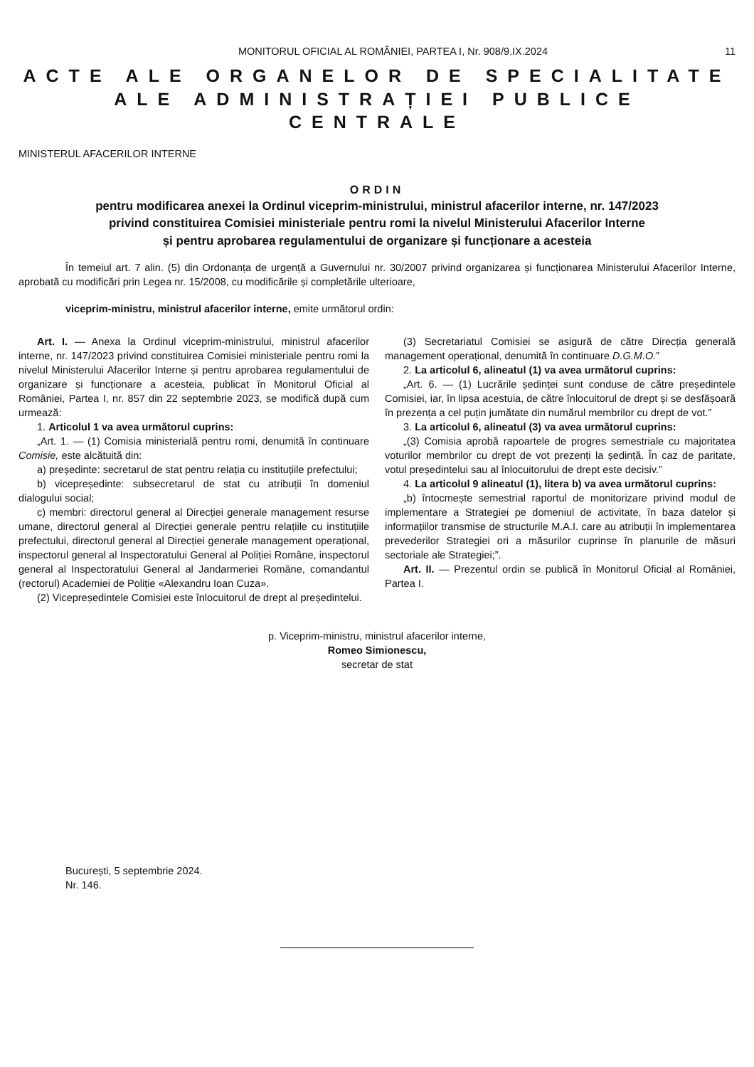MONITORUL OFICIAL AL ROMÂNIEI, PARTEA I, Nr. 908/9.IX.2024 11
ACTE ALE ORGANELOR DE SPECIALITATE
ALE ADMINISTRAȚIEI PUBLICE CENTRALE
MINISTERUL AFACERILOR INTERNE
ORDIN
pentru modificarea anexei la Ordinul viceprim-ministrului, ministrul afacerilor interne, nr. 147/2023
privind constituirea Comisiei ministeriale pentru romi la nivelul Ministerului Afacerilor Interne
și pentru aprobarea regulamentului de organizare și funcționare a acesteia
În temeiul art. 7 alin. (5) din Ordonanța de urgență a Guvernului nr. 30/2007 privind organizarea și funcționarea Ministerului Afacerilor Interne, aprobată cu modificări prin Legea nr. 15/2008, cu modificările și completările ulterioare,
viceprim-ministru, ministrul afacerilor interne, emite următorul ordin:
Art. I. — Anexa la Ordinul viceprim-ministrului, ministrul afacerilor interne, nr. 147/2023 privind constituirea Comisiei ministeriale pentru romi la nivelul Ministerului Afacerilor Interne și pentru aprobarea regulamentului de organizare și funcționare a acesteia, publicat în Monitorul Oficial al României, Partea I, nr. 857 din 22 septembrie 2023, se modifică după cum urmează:
1. Articolul 1 va avea următorul cuprins:
„Art. 1. — (1) Comisia ministerială pentru romi, denumită în continuare Comisie, este alcătuită din:
a) președinte: secretarul de stat pentru relația cu instituțiile prefectului;
b) vicepreședinte: subsecretarul de stat cu atribuții în domeniul dialogului social;
c) membri: directorul general al Direcției generale management resurse umane, directorul general al Direcției generale pentru relațiile cu instituțiile prefectului, directorul general al Direcției generale management operațional, inspectorul general al Inspectoratului General al Poliției Române, inspectorul general al Inspectoratului General al Jandarmeriei Române, comandantul (rectorul) Academiei de Poliție «Alexandru Ioan Cuza».
(2) Vicepreședintele Comisiei este înlocuitorul de drept al președintelui.
(3) Secretariatul Comisiei se asigură de către Direcția generală management operațional, denumită în continuare D.G.M.O.”
2. La articolul 6, alineatul (1) va avea următorul cuprins:
„Art. 6. — (1) Lucrările ședinței sunt conduse de către președintele Comisiei, iar, în lipsa acestuia, de către înlocuitorul de drept și se desfășoară în prezența a cel puțin jumătate din numărul membrilor cu drept de vot.”
3. La articolul 6, alineatul (3) va avea următorul cuprins:
„(3) Comisia aprobă rapoartele de progres semestriale cu majoritatea voturilor membrilor cu drept de vot prezenți la ședință. În caz de paritate, votul președintelui sau al înlocuitorului de drept este decisiv.”
4. La articolul 9 alineatul (1), litera b) va avea următorul cuprins:
„b) întocmește semestrial raportul de monitorizare privind modul de implementare a Strategiei pe domeniul de activitate, în baza datelor și informațiilor transmise de structurile M.A.I. care au atribuții în implementarea prevederilor Strategiei ori a măsurilor cuprinse în planurile de măsuri sectoriale ale Strategiei;”.
Art. II. — Prezentul ordin se publică în Monitorul Oficial al României, Partea I.
p. Viceprim-ministru, ministrul afacerilor interne,
Romeo Simionescu,
secretar de stat
București, 5 septembrie 2024.
Nr. 146.